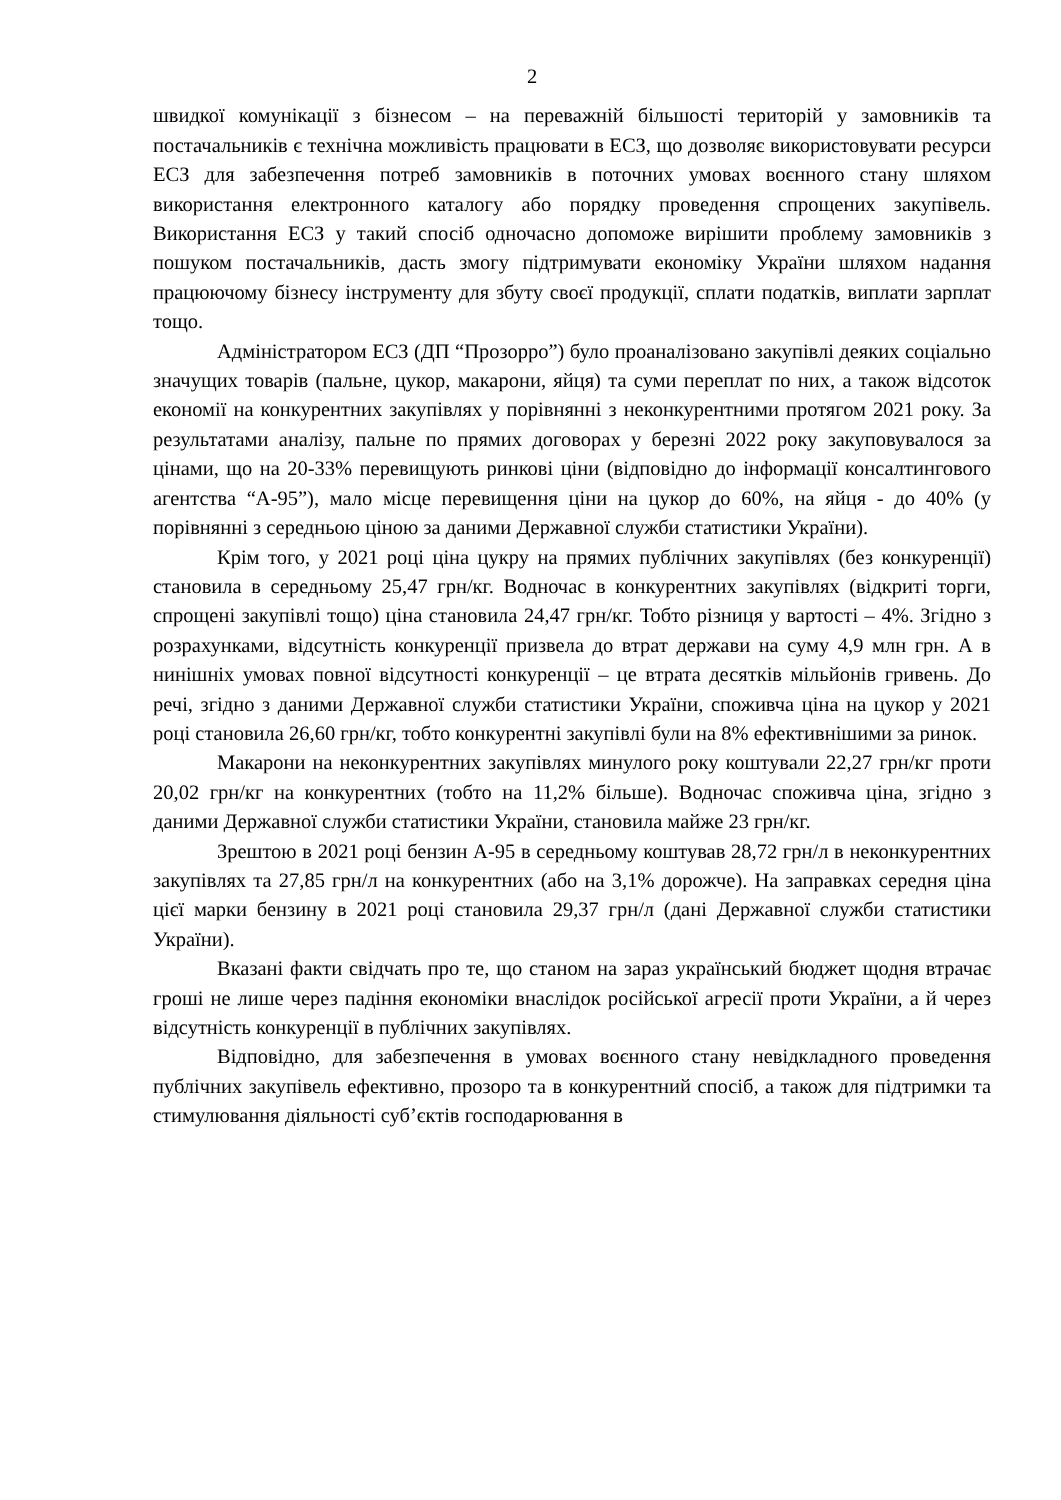2
швидкої комунікації з бізнесом – на переважній більшості територій у замовників та постачальників є технічна можливість працювати в ЕСЗ, що дозволяє використовувати ресурси ЕСЗ для забезпечення потреб замовників в поточних умовах воєнного стану шляхом використання електронного каталогу або порядку проведення спрощених закупівель. Використання ЕСЗ у такий спосіб одночасно допоможе вирішити проблему замовників з пошуком постачальників, дасть змогу підтримувати економіку України шляхом надання працюючому бізнесу інструменту для збуту своєї продукції, сплати податків, виплати зарплат тощо.
Адміністратором ЕСЗ (ДП “Прозорро”) було проаналізовано закупівлі деяких соціально значущих товарів (пальне, цукор, макарони, яйця) та суми переплат по них, а також відсоток економії на конкурентних закупівлях у порівнянні з неконкурентними протягом 2021 року. За результатами аналізу, пальне по прямих договорах у березні 2022 року закуповувалося за цінами, що на 20-33% перевищують ринкові ціни (відповідно до інформації консалтингового агентства “А-95”), мало місце перевищення ціни на цукор до 60%, на яйця - до 40% (у порівнянні з середньою ціною за даними Державної служби статистики України).
Крім того, у 2021 році ціна цукру на прямих публічних закупівлях (без конкуренції) становила в середньому 25,47 грн/кг. Водночас в конкурентних закупівлях (відкриті торги, спрощені закупівлі тощо) ціна становила 24,47 грн/кг. Тобто різниця у вартості – 4%. Згідно з розрахунками, відсутність конкуренції призвела до втрат держави на суму 4,9 млн грн. А в нинішніх умовах повної відсутності конкуренції – це втрата десятків мільйонів гривень. До речі, згідно з даними Державної служби статистики України, споживча ціна на цукор у 2021 році становила 26,60 грн/кг, тобто конкурентні закупівлі були на 8% ефективнішими за ринок.
Макарони на неконкурентних закупівлях минулого року коштували 22,27 грн/кг проти 20,02 грн/кг на конкурентних (тобто на 11,2% більше). Водночас споживча ціна, згідно з даними Державної служби статистики України, становила майже 23 грн/кг.
Зрештою в 2021 році бензин А-95 в середньому коштував 28,72 грн/л в неконкурентних закупівлях та 27,85 грн/л на конкурентних (або на 3,1% дорожче). На заправках середня ціна цієї марки бензину в 2021 році становила 29,37 грн/л (дані Державної служби статистики України).
Вказані факти свідчать про те, що станом на зараз український бюджет щодня втрачає гроші не лише через падіння економіки внаслідок російської агресії проти України, а й через відсутність конкуренції в публічних закупівлях.
Відповідно, для забезпечення в умовах воєнного стану невідкладного проведення публічних закупівель ефективно, прозоро та в конкурентний спосіб, а також для підтримки та стимулювання діяльності суб’єктів господарювання в